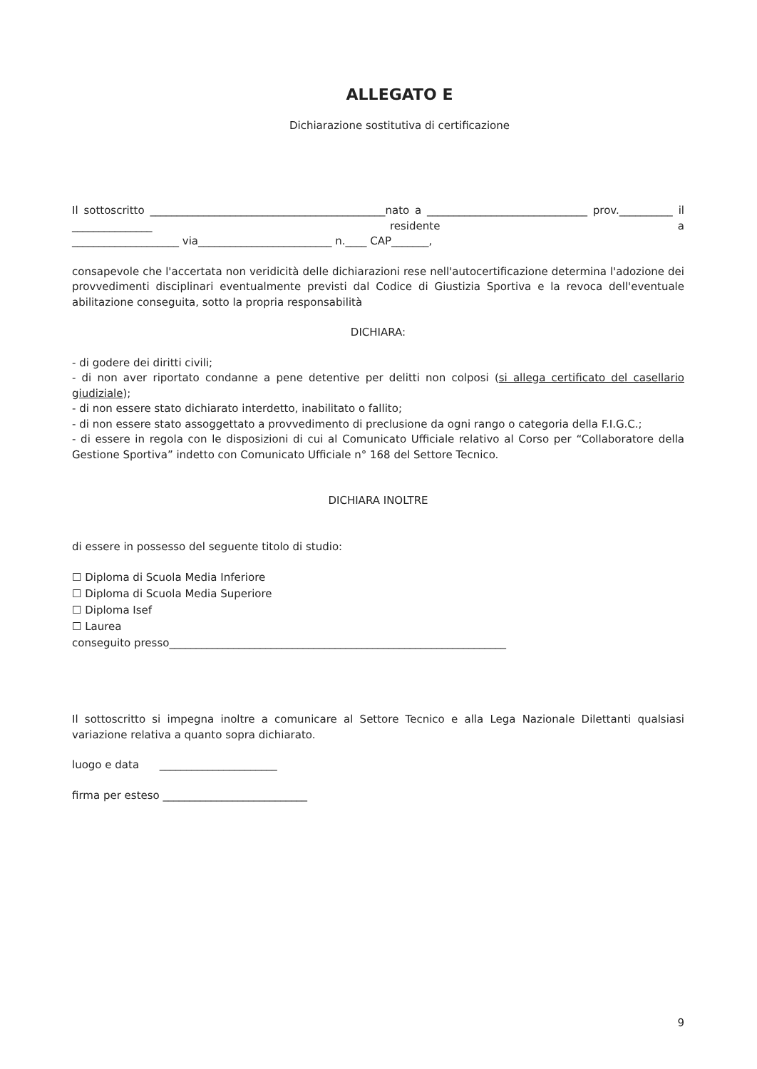ALLEGATO E
Dichiarazione sostitutiva di certificazione
Il sottoscritto ____________________________________________nato a ______________________________ prov.__________ il _______________ residente a
____________________ via_________________________ n.____ CAP_______,
consapevole che l'accertata non veridicità delle dichiarazioni rese nell'autocertificazione determina l'adozione dei provvedimenti disciplinari eventualmente previsti dal Codice di Giustizia Sportiva e la revoca dell'eventuale abilitazione conseguita, sotto la propria responsabilità
DICHIARA:
- di godere dei diritti civili;
- di non aver riportato condanne a pene detentive per delitti non colposi (si allega certificato del casellario giudiziale);
- di non essere stato dichiarato interdetto, inabilitato o fallito;
- di non essere stato assoggettato a provvedimento di preclusione da ogni rango o categoria della F.I.G.C.;
- di essere in regola con le disposizioni di cui al Comunicato Ufficiale relativo al Corso per “Collaboratore della Gestione Sportiva” indetto con Comunicato Ufficiale n° 168 del Settore Tecnico.
DICHIARA INOLTRE
di essere in possesso del seguente titolo di studio:
☐ Diploma di Scuola Media Inferiore
☐ Diploma di Scuola Media Superiore
☐ Diploma Isef
☐ Laurea
conseguito presso_______________________________________________________________
Il sottoscritto si impegna inoltre a comunicare al Settore Tecnico e alla Lega Nazionale Dilettanti qualsiasi variazione relativa a quanto sopra dichiarato.
luogo e data ______________________
firma per esteso ___________________________
9